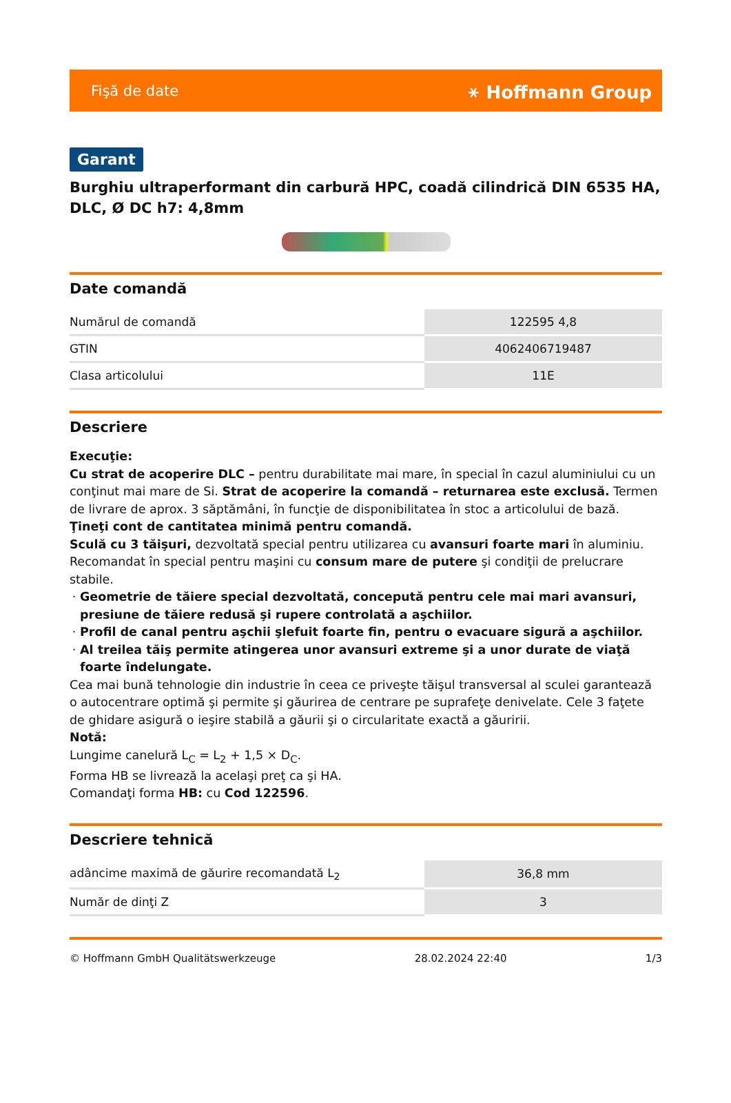Fişă de date ⚹ Hoffmann Group
Garant
Burghiu ultraperformant din carbură HPC, coadă cilindrică DIN 6535 HA, DLC, Ø DC h7: 4,8mm
Date comandă
| Numărul de comandă | 122595 4,8 |
| GTIN | 4062406719487 |
| Clasa articolului | 11E |
Descriere
Execuţie:
Cu strat de acoperire DLC – pentru durabilitate mai mare, în special în cazul aluminiului cu un conţinut mai mare de Si. Strat de acoperire la comandă – returnarea este exclusă. Termen de livrare de aprox. 3 săptămâni, în funcţie de disponibilitatea în stoc a articolului de bază. Ţineţi cont de cantitatea minimă pentru comandă.
Sculă cu 3 tăişuri, dezvoltată special pentru utilizarea cu avansuri foarte mari în aluminiu. Recomandat în special pentru maşini cu consum mare de putere şi condiţii de prelucrare stabile.
Geometrie de tăiere special dezvoltată, concepută pentru cele mai mari avansuri, presiune de tăiere redusă şi rupere controlată a aşchiilor.
Profil de canal pentru aşchii şlefuit foarte fin, pentru o evacuare sigură a aşchiilor.
Al treilea tăiş permite atingerea unor avansuri extreme şi a unor durate de viaţă foarte îndelungate.
Cea mai bună tehnologie din industrie în ceea ce priveşte tăişul transversal al sculei garantează o autocentrare optimă şi permite şi găurirea de centrare pe suprafeţe denivelate. Cele 3 faţete de ghidare asigură o ieşire stabilă a găurii şi o circularitate exactă a găuririi.
Notă:
Lungime canelură L<sub>C</sub> = L<sub>2</sub> + 1,5 × D<sub>C</sub>.
Forma HB se livrează la acelaşi preţ ca şi HA.
Comandaţi forma HB: cu Cod 122596.
Descriere tehnică
| adâncime maximă de găurire recomandată L<sub>2</sub> | 36,8 mm |
| Număr de dinţi Z | 3 |
© Hoffmann GmbH Qualitätswerkzeuge 28.02.2024 22:40 1/3